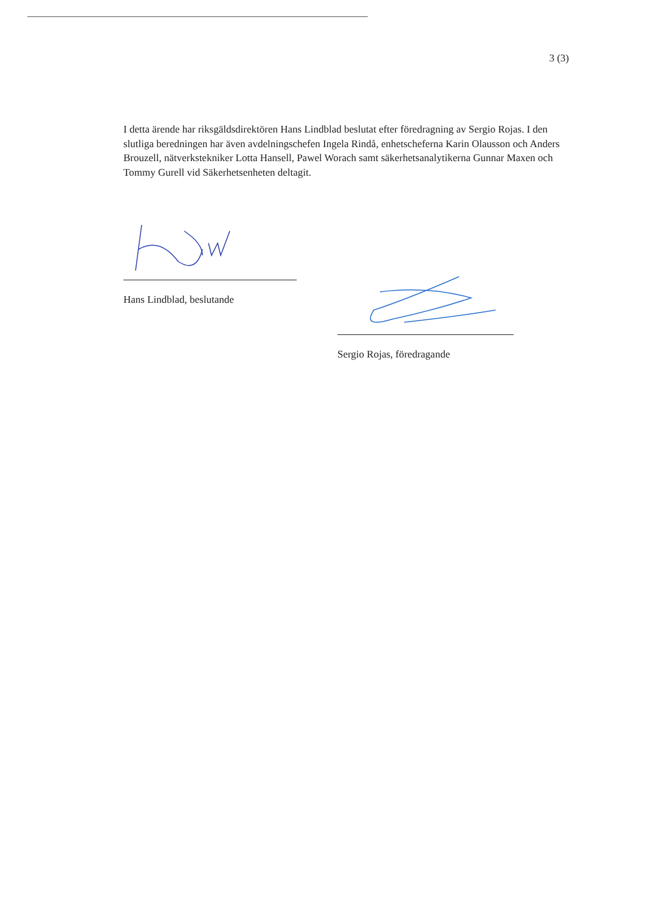3 (3)
I detta ärende har riksgäldsdirektören Hans Lindblad beslutat efter föredragning av Sergio Rojas. I den slutliga beredningen har även avdelningschefen Ingela Rindå, enhetscheferna Karin Olausson och Anders Brouzell, nätverkstekniker Lotta Hansell, Pawel Worach samt säkerhetsanalytikerna Gunnar Maxen och Tommy Gurell vid Säkerhetsenheten deltagit.
Hans Lindblad, beslutande
Sergio Rojas, föredragande